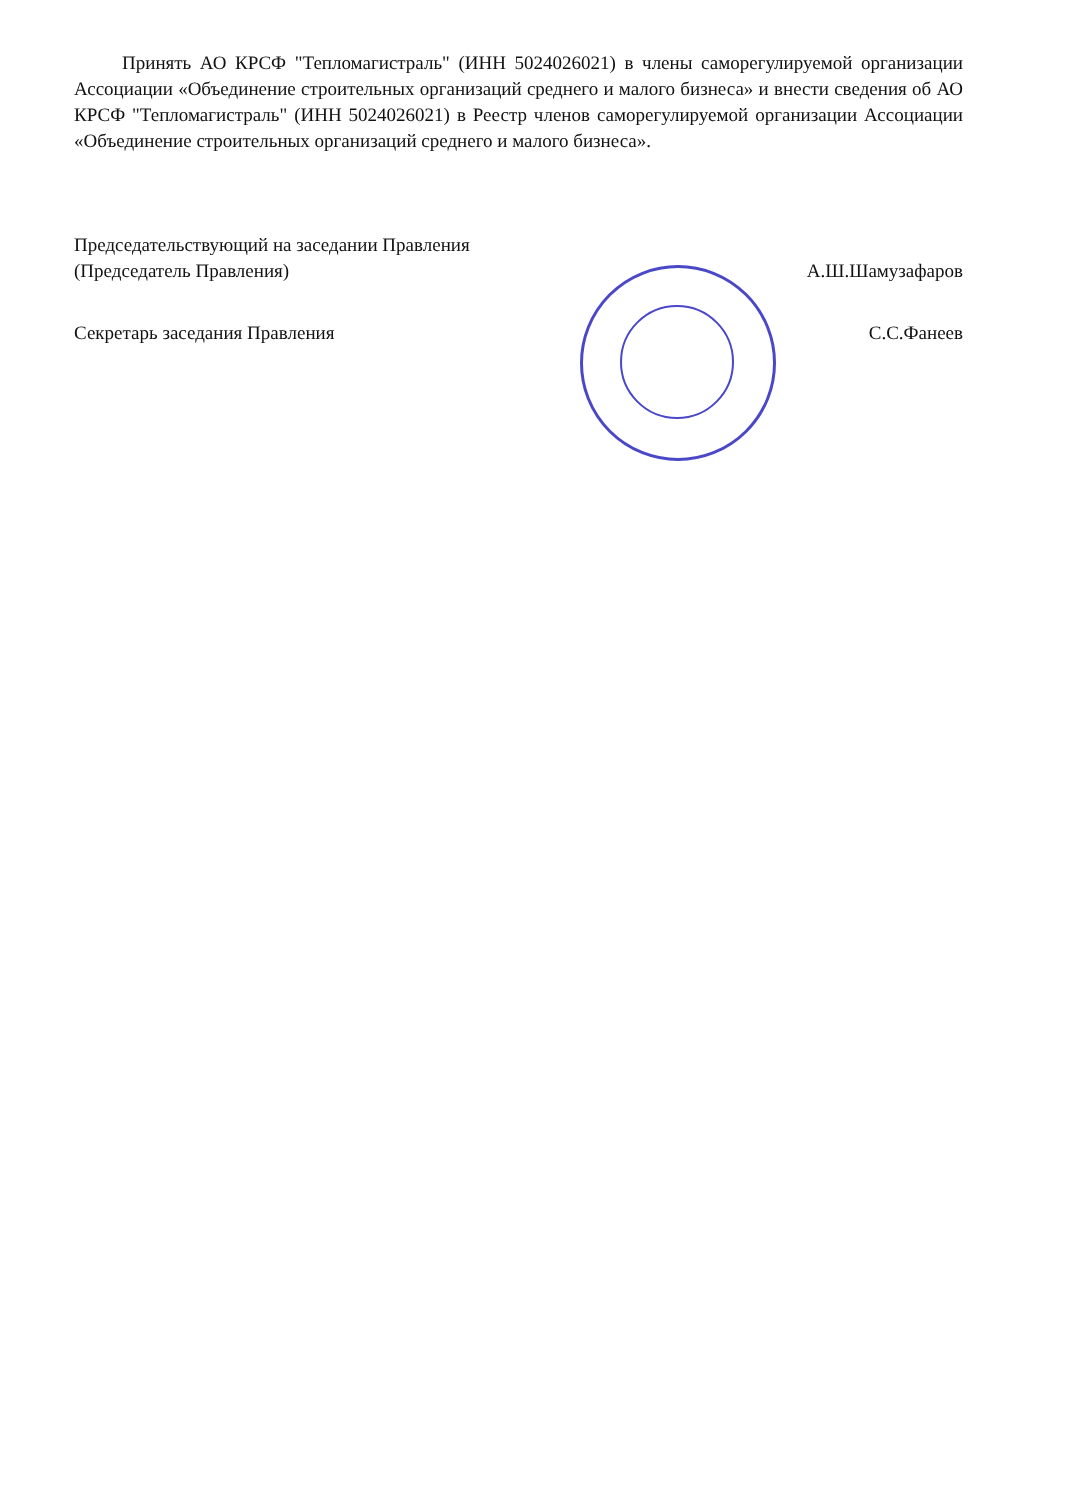Принять АО КРСФ "Тепломагистраль" (ИНН 5024026021) в члены саморегулируемой организации Ассоциации «Объединение строительных организаций среднего и малого бизнеса» и внести сведения об АО КРСФ "Тепломагистраль" (ИНН 5024026021) в Реестр членов саморегулируемой организации Ассоциации «Объединение строительных организаций среднего и малого бизнеса».
Председательствующий на заседании Правления
(Председатель Правления) А.Ш.Шамузафаров
Секретарь заседания Правления С.С.Фанеев